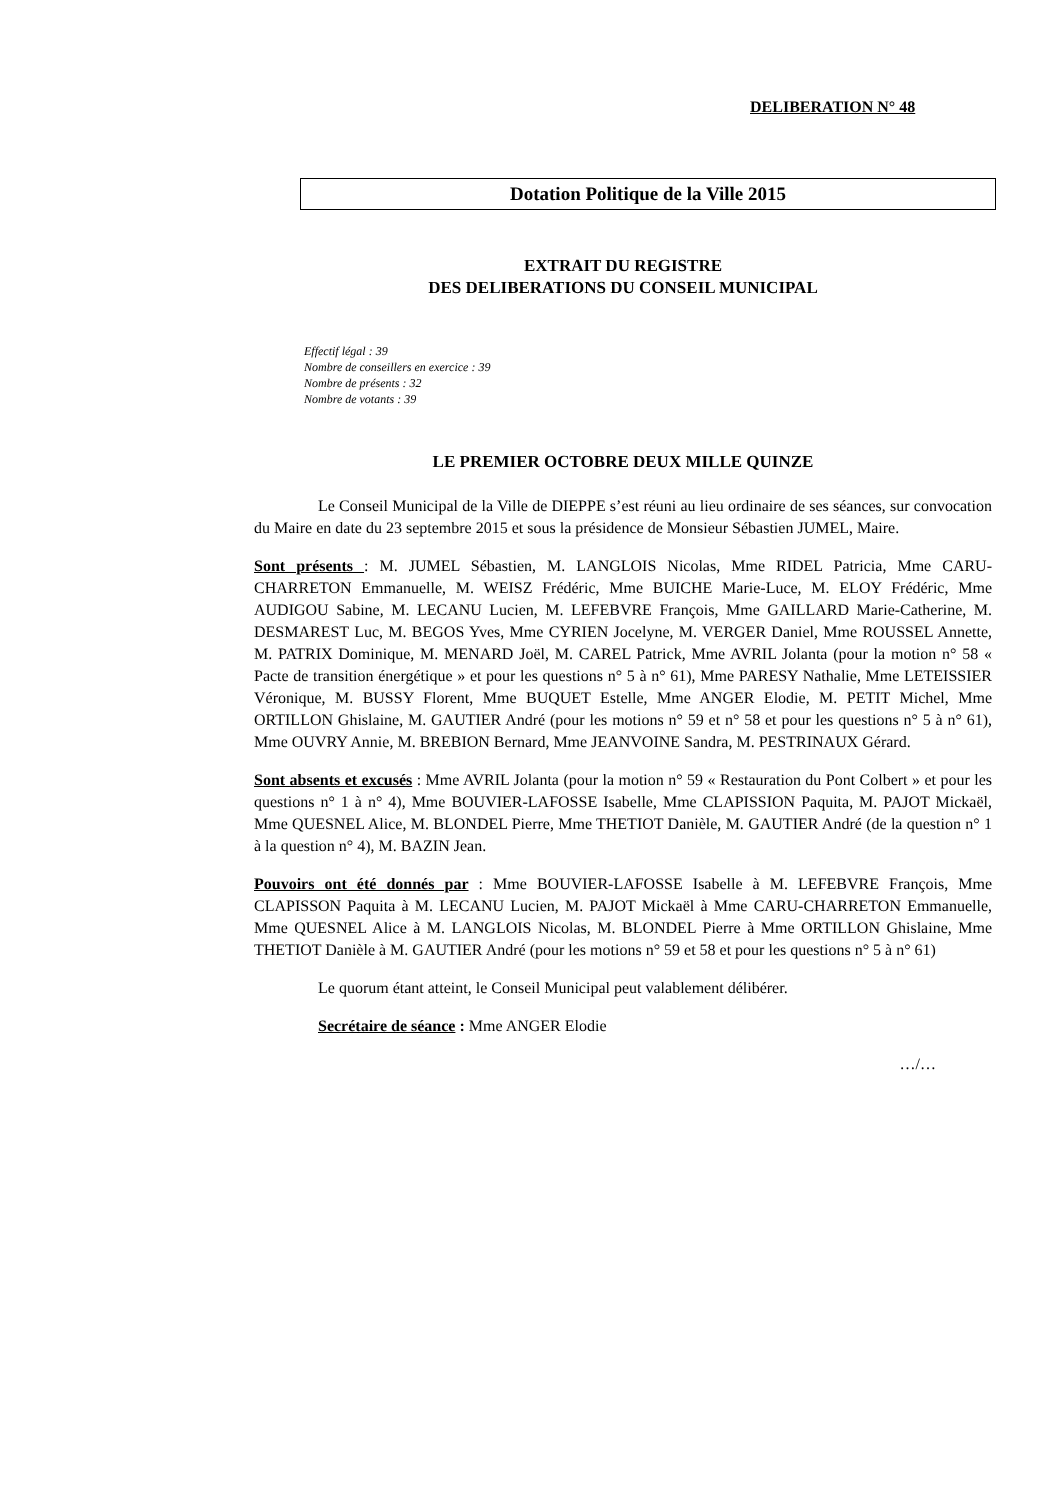DELIBERATION N° 48
Dotation Politique de la Ville 2015
EXTRAIT DU REGISTRE
DES DELIBERATIONS DU CONSEIL MUNICIPAL
Effectif légal : 39
Nombre de conseillers en exercice : 39
Nombre de présents : 32
Nombre de votants : 39
LE PREMIER OCTOBRE DEUX MILLE QUINZE
Le Conseil Municipal de la Ville de DIEPPE s’est réuni au lieu ordinaire de ses séances, sur convocation du Maire en date du 23 septembre 2015 et sous la présidence de Monsieur Sébastien JUMEL, Maire.
Sont présents : M. JUMEL Sébastien, M. LANGLOIS Nicolas, Mme RIDEL Patricia, Mme CARU-CHARRETON Emmanuelle, M. WEISZ Frédéric, Mme BUICHE Marie-Luce, M. ELOY Frédéric, Mme AUDIGOU Sabine, M. LECANU Lucien, M. LEFEBVRE François, Mme GAILLARD Marie-Catherine, M. DESMAREST Luc, M. BEGOS Yves, Mme CYRIEN Jocelyne, M. VERGER Daniel, Mme ROUSSEL Annette, M. PATRIX Dominique, M. MENARD Joël, M. CAREL Patrick, Mme AVRIL Jolanta (pour la motion n° 58 « Pacte de transition énergétique » et pour les questions n° 5 à n° 61), Mme PARESY Nathalie, Mme LETEISSIER Véronique, M. BUSSY Florent, Mme BUQUET Estelle, Mme ANGER Elodie, M. PETIT Michel, Mme ORTILLON Ghislaine, M. GAUTIER André (pour les motions n° 59 et n° 58 et pour les questions n° 5 à n° 61), Mme OUVRY Annie, M. BREBION Bernard, Mme JEANVOINE Sandra, M. PESTRINAUX Gérard.
Sont absents et excusés : Mme AVRIL Jolanta (pour la motion n° 59 « Restauration du Pont Colbert » et pour les questions n° 1 à n° 4), Mme BOUVIER-LAFOSSE Isabelle, Mme CLAPISSION Paquita, M. PAJOT Mickaël, Mme QUESNEL Alice, M. BLONDEL Pierre, Mme THETIOT Danièle, M. GAUTIER André (de la question n° 1 à la question n° 4), M. BAZIN Jean.
Pouvoirs ont été donnés par : Mme BOUVIER-LAFOSSE Isabelle à M. LEFEBVRE François, Mme CLAPISSON Paquita à M. LECANU Lucien, M. PAJOT Mickaël à Mme CARU-CHARRETON Emmanuelle, Mme QUESNEL Alice à M. LANGLOIS Nicolas, M. BLONDEL Pierre à Mme ORTILLON Ghislaine, Mme THETIOT Danièle à M. GAUTIER André (pour les motions n° 59 et 58 et pour les questions n° 5 à n° 61)
Le quorum étant atteint, le Conseil Municipal peut valablement délibérer.
Secrétaire de séance : Mme ANGER Elodie
…/…